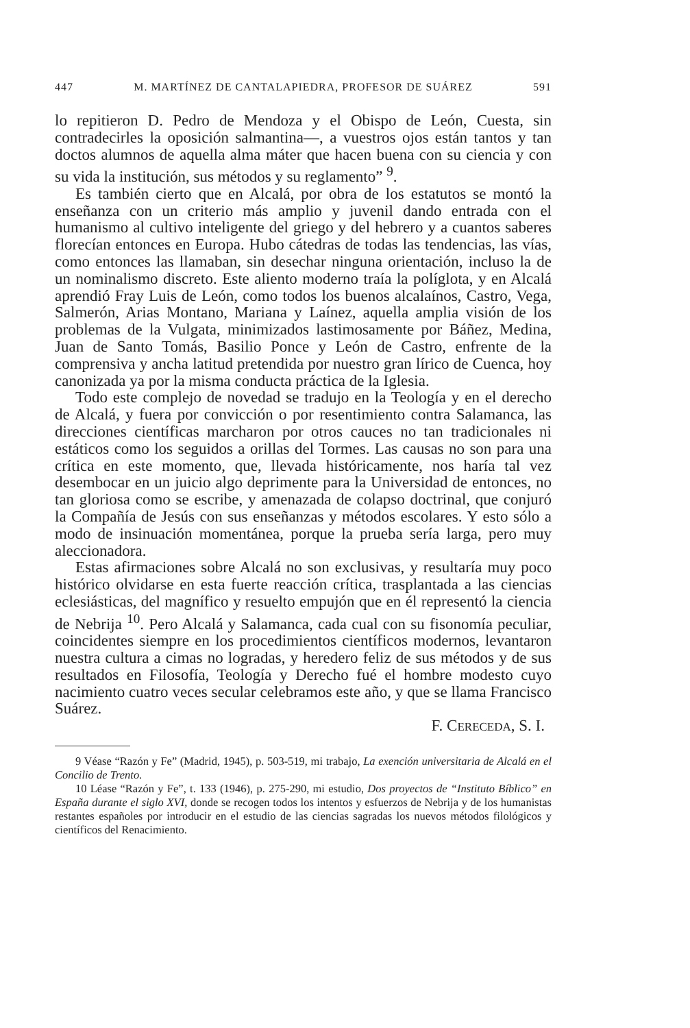447 M. MARTÍNEZ DE CANTALAPIEDRA, PROFESOR DE SUÁREZ 591
lo repitieron D. Pedro de Mendoza y el Obispo de León, Cuesta, sin contradecirles la oposición salmantina—, a vuestros ojos están tantos y tan doctos alumnos de aquella alma máter que hacen buena con su ciencia y con su vida la institución, sus métodos y su reglamento” <sup>9</sup>.
Es también cierto que en Alcalá, por obra de los estatutos se montó la enseñanza con un criterio más amplio y juvenil dando entrada con el humanismo al cultivo inteligente del griego y del hebrero y a cuantos saberes florecían entonces en Europa. Hubo cátedras de todas las tendencias, las vías, como entonces las llamaban, sin desechar ninguna orientación, incluso la de un nominalismo discreto. Este aliento moderno traía la políglota, y en Alcalá aprendió Fray Luis de León, como todos los buenos alcalaínos, Castro, Vega, Salmerón, Arias Montano, Mariana y Laínez, aquella amplia visión de los problemas de la Vulgata, minimizados lastimosamente por Báñez, Medina, Juan de Santo Tomás, Basilio Ponce y León de Castro, enfrente de la comprensiva y ancha latitud pretendida por nuestro gran lírico de Cuenca, hoy canonizada ya por la misma conducta práctica de la Iglesia.
Todo este complejo de novedad se tradujo en la Teología y en el derecho de Alcalá, y fuera por convicción o por resentimiento contra Salamanca, las direcciones científicas marcharon por otros cauces no tan tradicionales ni estáticos como los seguidos a orillas del Tormes. Las causas no son para una crítica en este momento, que, llevada históricamente, nos haría tal vez desembocar en un juicio algo deprimente para la Universidad de entonces, no tan gloriosa como se escribe, y amenazada de colapso doctrinal, que conjuró la Compañía de Jesús con sus enseñanzas y métodos escolares. Y esto sólo a modo de insinuación momentánea, porque la prueba sería larga, pero muy aleccionadora.
Estas afirmaciones sobre Alcalá no son exclusivas, y resultaría muy poco histórico olvidarse en esta fuerte reacción crítica, trasplantada a las ciencias eclesiásticas, del magnífico y resuelto empujón que en él representó la ciencia de Nebrija <sup>10</sup>. Pero Alcalá y Salamanca, cada cual con su fisonomía peculiar, coincidentes siempre en los procedimientos científicos modernos, levantaron nuestra cultura a cimas no logradas, y heredero feliz de sus métodos y de sus resultados en Filosofía, Teología y Derecho fué el hombre modesto cuyo nacimiento cuatro veces secular celebramos este año, y que se llama Francisco Suárez.
F. CERECEDA, S. I.
9 Véase “Razón y Fe” (Madrid, 1945), p. 503-519, mi trabajo, La exención universitaria de Alcalá en el Concilio de Trento.
10 Léase “Razón y Fe”, t. 133 (1946), p. 275-290, mi estudio, Dos proyectos de “Instituto Bíblico” en España durante el siglo XVI, donde se recogen todos los intentos y esfuerzos de Nebrija y de los humanistas restantes españoles por introducir en el estudio de las ciencias sagradas los nuevos métodos filológicos y científicos del Renacimiento.